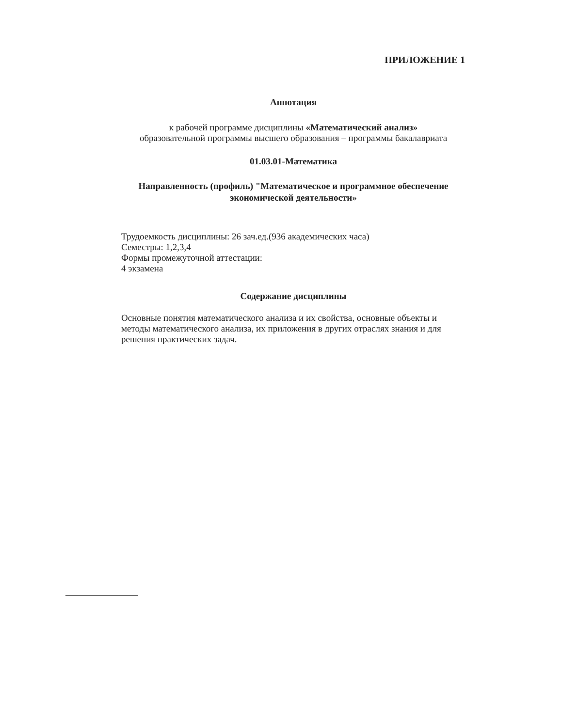ПРИЛОЖЕНИЕ 1
Аннотация
к рабочей программе дисциплины «Математический анализ»
образовательной программы высшего образования – программы бакалавриата
01.03.01-Математика
Направленность (профиль) "Математическое и программное обеспечение экономической деятельности»
Трудоемкость дисциплины: 26 зач.ед.(936 академических часа)
Семестры: 1,2,3,4
Формы промежуточной аттестации:
4 экзамена
Содержание дисциплины
Основные понятия математического анализа и их свойства, основные объекты и методы математического анализа, их приложения в других отраслях знания и для решения практических задач.